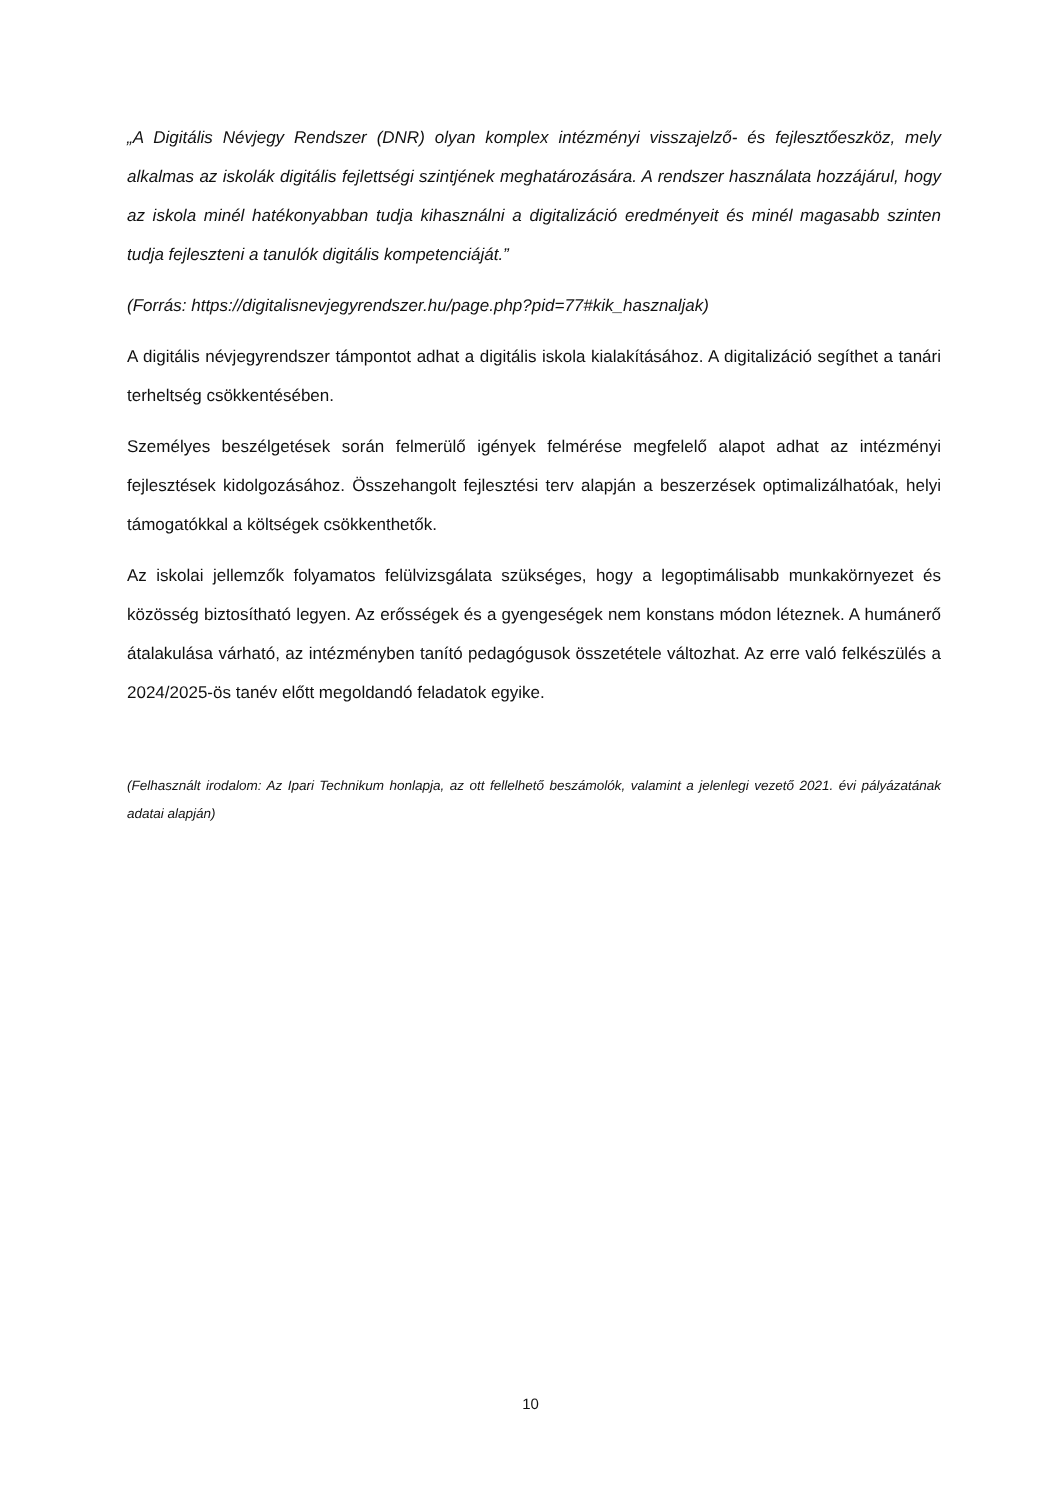„A Digitális Névjegy Rendszer (DNR) olyan komplex intézményi visszajelző- és fejlesztőeszköz, mely alkalmas az iskolák digitális fejlettségi szintjének meghatározására. A rendszer használata hozzájárul, hogy az iskola minél hatékonyabban tudja kihasználni a digitalizáció eredményeit és minél magasabb szinten tudja fejleszteni a tanulók digitális kompetenciáját.”
(Forrás: https://digitalisnevjegyrendszer.hu/page.php?pid=77#kik_hasznaljak)
A digitális névjegyrendszer támpontot adhat a digitális iskola kialakításához. A digitalizáció segíthet a tanári terheltség csökkentésében.
Személyes beszélgetések során felmerülő igények felmérése megfelelő alapot adhat az intézményi fejlesztések kidolgozásához. Összehangolt fejlesztési terv alapján a beszerzések optimalizálhatóak, helyi támogatókkal a költségek csökkenthetők.
Az iskolai jellemzők folyamatos felülvizsgálata szükséges, hogy a legoptimálisabb munkakörnyezet és közösség biztosítható legyen. Az erősségek és a gyengeségek nem konstans módon léteznek. A humánerő átalakulása várható, az intézményben tanító pedagógusok összetétele változhat. Az erre való felkészülés a 2024/2025-ös tanév előtt megoldandó feladatok egyike.
(Felhasznált irodalom: Az Ipari Technikum honlapja, az ott fellelhető beszámolók, valamint a jelenlegi vezető 2021. évi pályázatának adatai alapján)
10